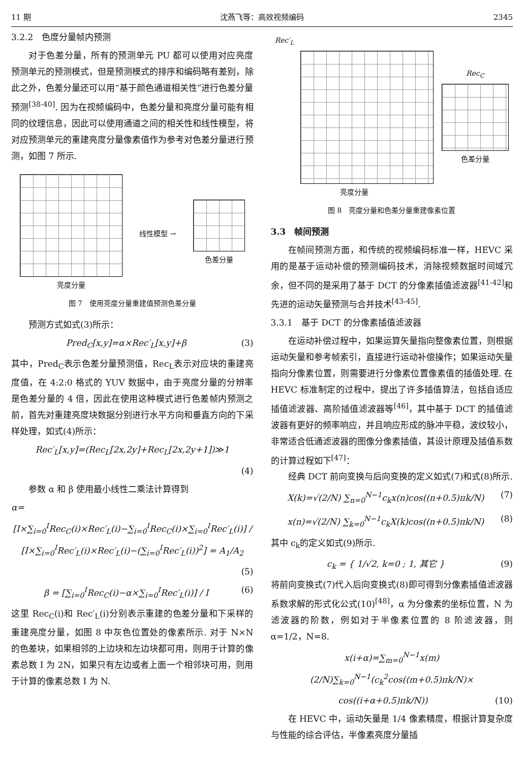11 期 沈燕飞等：高效视频编码 2345
3.2.2　色度分量帧内预测
对于色差分量，所有的预测单元 PU 都可以使用对应亮度预测单元的预测模式，但是预测模式的排序和编码略有差别，除此之外，色差分量还可以用“基于颜色通道相关性”进行色差分量预测<sup>[38-40]</sup>. 因为在视频编码中，色差分量和亮度分量可能有相同的纹理信息，因此可以使用通道之间的相关性和线性模型，将对应预测单元的重建亮度分量像素值作为参考对色差分量进行预测，如图 7 所示.
亮度分量 线性模型 → 色差分量
图 7　使用亮度分量重建值预测色差分量
预测方式如式(3)所示：
Pred<sub>C</sub>[x,y]=α×Rec′<sub>L</sub>[x,y]+β (3)
其中，Pred<sub>C</sub>表示色差分量预测值，Rec<sub>L</sub>表示对应块的重建亮度值，在 4:2:0 格式的 YUV 数据中，由于亮度分量的分辨率是色差分量的 4 倍，因此在使用这种模式进行色差帧内预测之前，首先对重建亮度块数据分别进行水平方向和垂直方向的下采样处理，如式(4)所示：
Rec′<sub>L</sub>[x,y]=(Rec<sub>L</sub>[2x,2y]+Rec<sub>L</sub>[2x,2y+1])≫1
(4)
参数 α 和 β 使用最小线性二乘法计算得到
α=
[I×∑<sub>i=0</sub><sup>I</sup>Rec<sub>C</sub>(i)×Rec′<sub>L</sub>(i)−∑<sub>i=0</sub><sup>I</sup>Rec<sub>C</sub>(i)×∑<sub>i=0</sub><sup>I</sup>Rec′<sub>L</sub>(i)] / [I×∑<sub>i=0</sub><sup>I</sup>Rec′<sub>L</sub>(i)×Rec′<sub>L</sub>(i)−(∑<sub>i=0</sub><sup>I</sup>Rec′<sub>L</sub>(i))<sup>2</sup>] = A<sub>1</sub>/A<sub>2</sub>
(5)
β = [∑<sub>i=0</sub><sup>I</sup>Rec<sub>C</sub>(i)−α×∑<sub>i=0</sub><sup>I</sup>Rec′<sub>L</sub>(i)] / I (6)
这里 Rec<sub>C</sub>(i)和 Rec′<sub>L</sub>(i)分别表示重建的色差分量和下采样的重建亮度分量，如图 8 中灰色位置处的像素所示. 对于 N×N 的色差块，如果相邻的上边块和左边块都可用，则用于计算的像素总数 I 为 2N，如果只有左边或者上面一个相邻块可用，则用于计算的像素总数 I 为 N.
Rec′<sub>L</sub>
亮度分量
Rec<sub>C</sub>
色差分量
图 8　亮度分量和色差分量重建像素位置
3.3　帧间预测
在帧间预测方面，和传统的视频编码标准一样，HEVC 采用的是基于运动补偿的预测编码技术，消除视频数据时间域冗余，但不同的是采用了基于 DCT 的分像素插值滤波器<sup>[41-42]</sup>和先进的运动矢量预测与合并技术<sup>[43-45]</sup>.
3.3.1　基于 DCT 的分像素插值滤波器
在运动补偿过程中，如果运算矢量指向整像素位置，则根据运动矢量和参考帧索引，直接进行运动补偿操作；如果运动矢量指向分像素位置，则需要进行分像素位置像素值的插值处理. 在 HEVC 标准制定的过程中，提出了许多插值算法，包括自适应插值滤波器、高阶插值滤波器等<sup>[46]</sup>，其中基于 DCT 的插值滤波器有更好的频率响应，并且响应形成的脉冲平稳，波纹较小，非常适合低通滤波器的图像分像素插值，其设计原理及插值系数的计算过程如下<sup>[47]</sup>：
经典 DCT 前向变换与后向变换的定义如式(7)和式(8)所示.
X(k)=√(2/N) ∑<sub>n=0</sub><sup>N−1</sup>c<sub>k</sub>x(n)cos((n+0.5)πk/N) (7)
x(n)=√(2/N) ∑<sub>k=0</sub><sup>N−1</sup>c<sub>k</sub>X(k)cos((n+0.5)πk/N) (8)
其中 c<sub>k</sub>的定义如式(9)所示.
c<sub>k</sub> = { 1/√2, k=0 ; 1, 其它 } (9)
将前向变换式(7)代入后向变换式(8)即可得到分像素插值滤波器系数求解的形式化公式(10)<sup>[48]</sup>，α 为分像素的坐标位置，N 为滤波器的阶数，例如对于半像素位置的 8 阶滤波器，则 α=1/2，N=8.
x(i+α)=∑<sub>m=0</sub><sup>N−1</sup>x(m)(2/N)∑<sub>k=0</sub><sup>N−1</sup>(c<sub>k</sub><sup>2</sup>cos((m+0.5)πk/N)×
cos((i+α+0.5)πk/N)) (10)
在 HEVC 中，运动矢量是 1/4 像素精度，根据计算复杂度与性能的综合评估，半像素亮度分量插